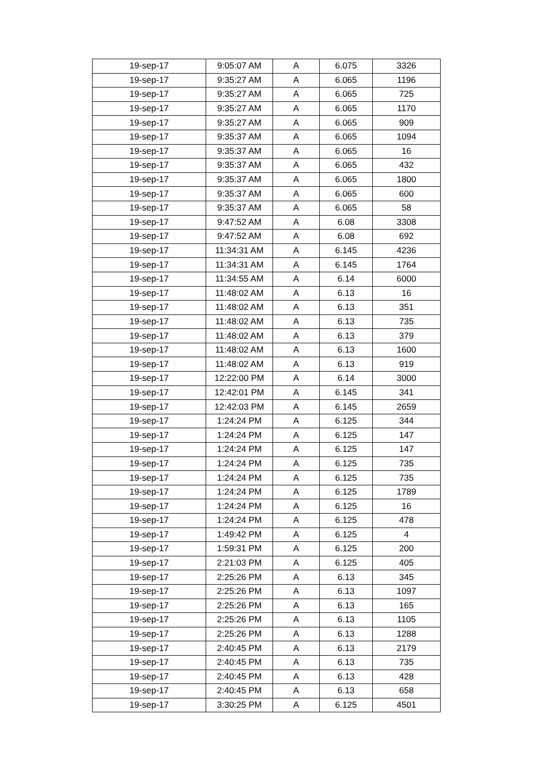| 19-sep-17 | 9:05:07 AM | A | 6.075 | 3326 |
| 19-sep-17 | 9:35:27 AM | A | 6.065 | 1196 |
| 19-sep-17 | 9:35:27 AM | A | 6.065 | 725 |
| 19-sep-17 | 9:35:27 AM | A | 6.065 | 1170 |
| 19-sep-17 | 9:35:27 AM | A | 6.065 | 909 |
| 19-sep-17 | 9:35:37 AM | A | 6.065 | 1094 |
| 19-sep-17 | 9:35:37 AM | A | 6.065 | 16 |
| 19-sep-17 | 9:35:37 AM | A | 6.065 | 432 |
| 19-sep-17 | 9:35:37 AM | A | 6.065 | 1800 |
| 19-sep-17 | 9:35:37 AM | A | 6.065 | 600 |
| 19-sep-17 | 9:35:37 AM | A | 6.065 | 58 |
| 19-sep-17 | 9:47:52 AM | A | 6.08 | 3308 |
| 19-sep-17 | 9:47:52 AM | A | 6.08 | 692 |
| 19-sep-17 | 11:34:31 AM | A | 6.145 | 4236 |
| 19-sep-17 | 11:34:31 AM | A | 6.145 | 1764 |
| 19-sep-17 | 11:34:55 AM | A | 6.14 | 6000 |
| 19-sep-17 | 11:48:02 AM | A | 6.13 | 16 |
| 19-sep-17 | 11:48:02 AM | A | 6.13 | 351 |
| 19-sep-17 | 11:48:02 AM | A | 6.13 | 735 |
| 19-sep-17 | 11:48:02 AM | A | 6.13 | 379 |
| 19-sep-17 | 11:48:02 AM | A | 6.13 | 1600 |
| 19-sep-17 | 11:48:02 AM | A | 6.13 | 919 |
| 19-sep-17 | 12:22:00 PM | A | 6.14 | 3000 |
| 19-sep-17 | 12:42:01 PM | A | 6.145 | 341 |
| 19-sep-17 | 12:42:03 PM | A | 6.145 | 2659 |
| 19-sep-17 | 1:24:24 PM | A | 6.125 | 344 |
| 19-sep-17 | 1:24:24 PM | A | 6.125 | 147 |
| 19-sep-17 | 1:24:24 PM | A | 6.125 | 147 |
| 19-sep-17 | 1:24:24 PM | A | 6.125 | 735 |
| 19-sep-17 | 1:24:24 PM | A | 6.125 | 735 |
| 19-sep-17 | 1:24:24 PM | A | 6.125 | 1789 |
| 19-sep-17 | 1:24:24 PM | A | 6.125 | 16 |
| 19-sep-17 | 1:24:24 PM | A | 6.125 | 478 |
| 19-sep-17 | 1:49:42 PM | A | 6.125 | 4 |
| 19-sep-17 | 1:59:31 PM | A | 6.125 | 200 |
| 19-sep-17 | 2:21:03 PM | A | 6.125 | 405 |
| 19-sep-17 | 2:25:26 PM | A | 6.13 | 345 |
| 19-sep-17 | 2:25:26 PM | A | 6.13 | 1097 |
| 19-sep-17 | 2:25:26 PM | A | 6.13 | 165 |
| 19-sep-17 | 2:25:26 PM | A | 6.13 | 1105 |
| 19-sep-17 | 2:25:26 PM | A | 6.13 | 1288 |
| 19-sep-17 | 2:40:45 PM | A | 6.13 | 2179 |
| 19-sep-17 | 2:40:45 PM | A | 6.13 | 735 |
| 19-sep-17 | 2:40:45 PM | A | 6.13 | 428 |
| 19-sep-17 | 2:40:45 PM | A | 6.13 | 658 |
| 19-sep-17 | 3:30:25 PM | A | 6.125 | 4501 |